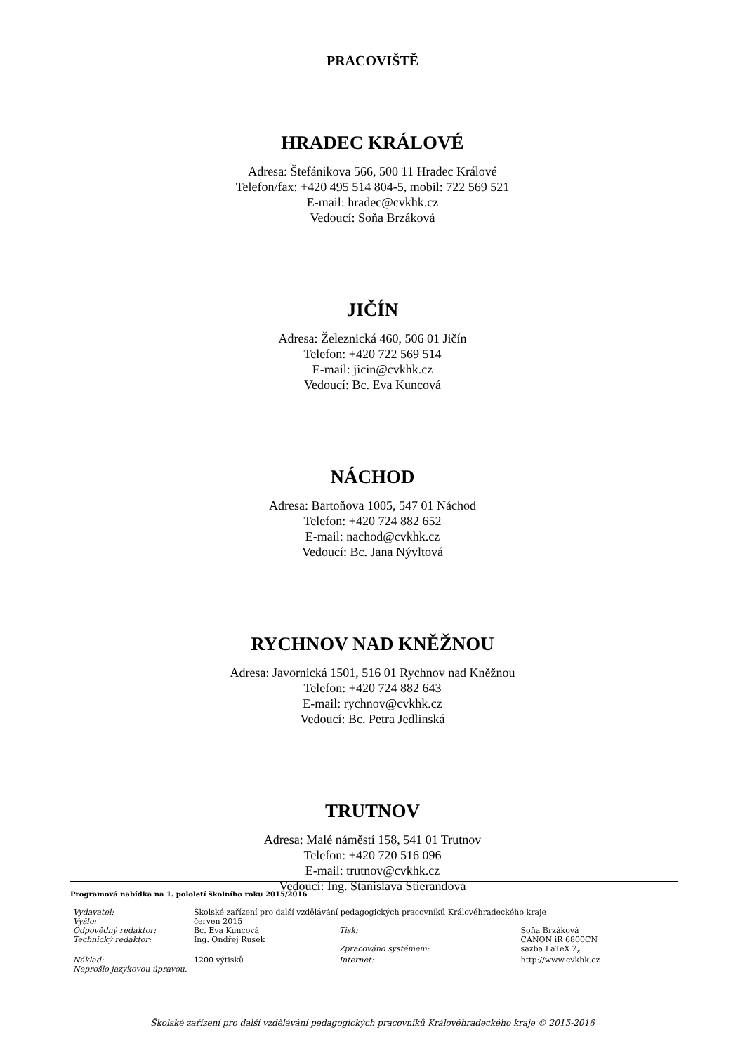PRACOVIŠTĚ
HRADEC KRÁLOVÉ
Adresa: Štefánikova 566, 500 11 Hradec Králové
Telefon/fax: +420 495 514 804-5, mobil: 722 569 521
E-mail: hradec@cvkhk.cz
Vedoucí: Soňa Brzáková
JIČÍN
Adresa: Železnická 460, 506 01 Jičín
Telefon: +420 722 569 514
E-mail: jicin@cvkhk.cz
Vedoucí: Bc. Eva Kuncová
NÁCHOD
Adresa: Bartoňova 1005, 547 01 Náchod
Telefon: +420 724 882 652
E-mail: nachod@cvkhk.cz
Vedoucí: Bc. Jana Nývltová
RYCHNOV NAD KNĚŽNOU
Adresa: Javornická 1501, 516 01 Rychnov nad Kněžnou
Telefon: +420 724 882 643
E-mail: rychnov@cvkhk.cz
Vedoucí: Bc. Petra Jedlinská
TRUTNOV
Adresa: Malé náměstí 158, 541 01 Trutnov
Telefon: +420 720 516 096
E-mail: trutnov@cvkhk.cz
Vedoucí: Ing. Stanislava Stierandová
Programová nabídka na 1. pololetí školního roku 2015/2016
| Vydavatel: | Školské zařízení pro další vzdělávání pedagogických pracovníků Královéhradeckého kraje | | |
| Vyšlo: | červen 2015 | | |
| Odpovědný redaktor: | Bc. Eva Kuncová | Tisk: | Soňa Brzáková |
| Technický redaktor: | Ing. Ondřej Rusek | | CANON iR 6800CN |
| | | Zpracováno systémem: | sazba LaTeX 2<sub>ε</sub> |
| Náklad: | 1200 výtisků | Internet: | http://www.cvkhk.cz |
| Neprošlo jazykovou úpravou. | | | |
Školské zařízení pro další vzdělávání pedagogických pracovníků Královéhradeckého kraje © 2015-2016